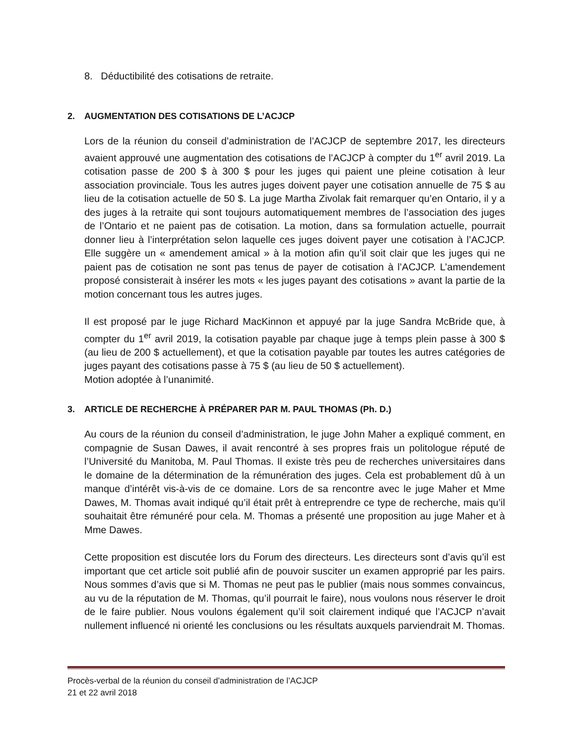8. Déductibilité des cotisations de retraite.
2. AUGMENTATION DES COTISATIONS DE L’ACJCP
Lors de la réunion du conseil d’administration de l’ACJCP de septembre 2017, les directeurs avaient approuvé une augmentation des cotisations de l’ACJCP à compter du 1<sup>er</sup> avril 2019. La cotisation passe de 200 $ à 300 $ pour les juges qui paient une pleine cotisation à leur association provinciale. Tous les autres juges doivent payer une cotisation annuelle de 75 $ au lieu de la cotisation actuelle de 50 $. La juge Martha Zivolak fait remarquer qu’en Ontario, il y a des juges à la retraite qui sont toujours automatiquement membres de l’association des juges de l’Ontario et ne paient pas de cotisation. La motion, dans sa formulation actuelle, pourrait donner lieu à l’interprétation selon laquelle ces juges doivent payer une cotisation à l’ACJCP. Elle suggère un « amendement amical » à la motion afin qu’il soit clair que les juges qui ne paient pas de cotisation ne sont pas tenus de payer de cotisation à l’ACJCP. L’amendement proposé consisterait à insérer les mots « les juges payant des cotisations » avant la partie de la motion concernant tous les autres juges.
Il est proposé par le juge Richard MacKinnon et appuyé par la juge Sandra McBride que, à compter du 1<sup>er</sup> avril 2019, la cotisation payable par chaque juge à temps plein passe à 300 $ (au lieu de 200 $ actuellement), et que la cotisation payable par toutes les autres catégories de juges payant des cotisations passe à 75 $ (au lieu de 50 $ actuellement).
Motion adoptée à l’unanimité.
3. ARTICLE DE RECHERCHE À PRÉPARER PAR M. PAUL THOMAS (Ph. D.)
Au cours de la réunion du conseil d’administration, le juge John Maher a expliqué comment, en compagnie de Susan Dawes, il avait rencontré à ses propres frais un politologue réputé de l’Université du Manitoba, M. Paul Thomas. Il existe très peu de recherches universitaires dans le domaine de la détermination de la rémunération des juges. Cela est probablement dû à un manque d’intérêt vis-à-vis de ce domaine. Lors de sa rencontre avec le juge Maher et Mme Dawes, M. Thomas avait indiqué qu’il était prêt à entreprendre ce type de recherche, mais qu’il souhaitait être rémunéré pour cela. M. Thomas a présenté une proposition au juge Maher et à Mme Dawes.
Cette proposition est discutée lors du Forum des directeurs. Les directeurs sont d’avis qu’il est important que cet article soit publié afin de pouvoir susciter un examen approprié par les pairs. Nous sommes d’avis que si M. Thomas ne peut pas le publier (mais nous sommes convaincus, au vu de la réputation de M. Thomas, qu’il pourrait le faire), nous voulons nous réserver le droit de le faire publier. Nous voulons également qu’il soit clairement indiqué que l’ACJCP n’avait nullement influencé ni orienté les conclusions ou les résultats auxquels parviendrait M. Thomas.
Procès-verbal de la réunion du conseil d’administration de l’ACJCP
21 et 22 avril 2018